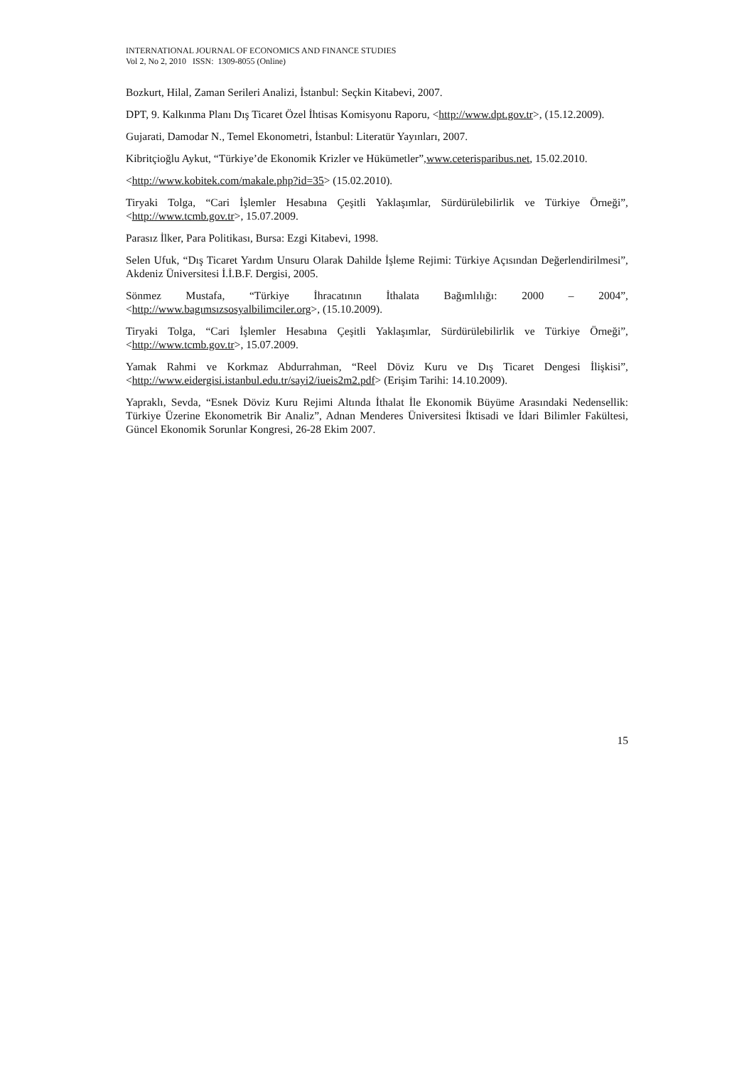INTERNATIONAL JOURNAL OF ECONOMICS AND FINANCE STUDIES
Vol 2, No 2, 2010 ISSN: 1309-8055 (Online)
Bozkurt, Hilal, Zaman Serileri Analizi, İstanbul: Seçkin Kitabevi, 2007.
DPT, 9. Kalkınma Planı Dış Ticaret Özel İhtisas Komisyonu Raporu, <http://www.dpt.gov.tr>, (15.12.2009).
Gujarati, Damodar N., Temel Ekonometri, İstanbul: Literatür Yayınları, 2007.
Kibritçioğlu Aykut, “Türkiye’de Ekonomik Krizler ve Hükümetler”,www.ceterisparibus.net, 15.02.2010.
<http://www.kobitek.com/makale.php?id=35> (15.02.2010).
Tiryaki Tolga, “Cari İşlemler Hesabına Çeşitli Yaklaşımlar, Sürdürülebilirlik ve Türkiye Örneği”, <http://www.tcmb.gov.tr>, 15.07.2009.
Parasız İlker, Para Politikası, Bursa: Ezgi Kitabevi, 1998.
Selen Ufuk, “Dış Ticaret Yardım Unsuru Olarak Dahilde İşleme Rejimi: Türkiye Açısından Değerlendirilmesi”, Akdeniz Üniversitesi İ.İ.B.F. Dergisi, 2005.
Sönmez Mustafa, “Türkiye İhracatının İthalata Bağımlılığı: 2000 – 2004”, <http://www.bagımsızsosyalbilimciler.org>, (15.10.2009).
Tiryaki Tolga, “Cari İşlemler Hesabına Çeşitli Yaklaşımlar, Sürdürülebilirlik ve Türkiye Örneği”, <http://www.tcmb.gov.tr>, 15.07.2009.
Yamak Rahmi ve Korkmaz Abdurrahman, “Reel Döviz Kuru ve Dış Ticaret Dengesi İlişkisi”, <http://www.eidergisi.istanbul.edu.tr/sayi2/iueis2m2.pdf> (Erişim Tarihi: 14.10.2009).
Yapraklı, Sevda, “Esnek Döviz Kuru Rejimi Altında İthalat İle Ekonomik Büyüme Arasındaki Nedensellik: Türkiye Üzerine Ekonometrik Bir Analiz”, Adnan Menderes Üniversitesi İktisadi ve İdari Bilimler Fakültesi, Güncel Ekonomik Sorunlar Kongresi, 26-28 Ekim 2007.
15